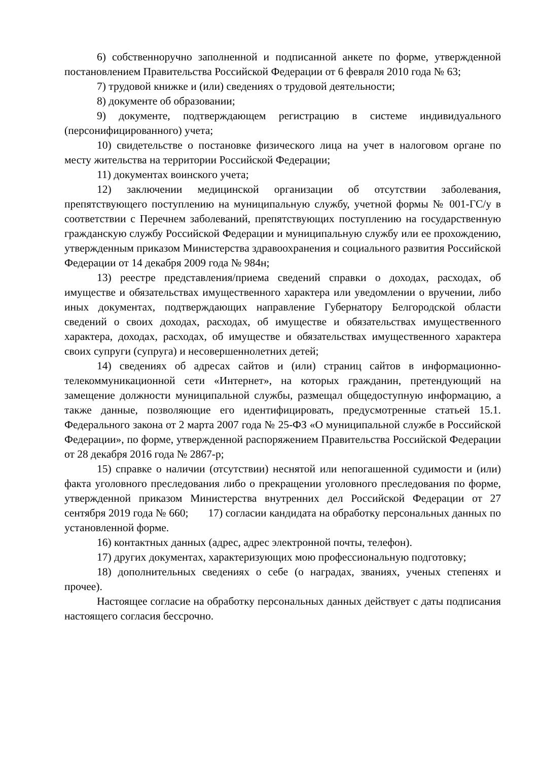6) собственноручно заполненной и подписанной анкете по форме, утвержденной постановлением Правительства Российской Федерации от 6 февраля 2010 года № 63;
7) трудовой книжке и (или) сведениях о трудовой деятельности;
8) документе об образовании;
9) документе, подтверждающем регистрацию в системе индивидуального (персонифицированного) учета;
10) свидетельстве о постановке физического лица на учет в налоговом органе по месту жительства на территории Российской Федерации;
11) документах воинского учета;
12) заключении медицинской организации об отсутствии заболевания, препятствующего поступлению на муниципальную службу, учетной формы № 001-ГС/у в соответствии с Перечнем заболеваний, препятствующих поступлению на государственную гражданскую службу Российской Федерации и муниципальную службу или ее прохождению, утвержденным приказом Министерства здравоохранения и социального развития Российской Федерации от 14 декабря 2009 года № 984н;
13) реестре представления/приема сведений справки о доходах, расходах, об имуществе и обязательствах имущественного характера или уведомлении о вручении, либо иных документах, подтверждающих направление Губернатору Белгородской области сведений о своих доходах, расходах, об имуществе и обязательствах имущественного характера, доходах, расходах, об имуществе и обязательствах имущественного характера своих супруги (супруга) и несовершеннолетних детей;
14) сведениях об адресах сайтов и (или) страниц сайтов в информационно-телекоммуникационной сети «Интернет», на которых гражданин, претендующий на замещение должности муниципальной службы, размещал общедоступную информацию, а также данные, позволяющие его идентифицировать, предусмотренные статьей 15.1. Федерального закона от 2 марта 2007 года № 25-ФЗ «О муниципальной службе в Российской Федерации», по форме, утвержденной распоряжением Правительства Российской Федерации от 28 декабря 2016 года № 2867-р;
15) справке о наличии (отсутствии) неснятой или непогашенной судимости и (или) факта уголовного преследования либо о прекращении уголовного преследования по форме, утвержденной приказом Министерства внутренних дел Российской Федерации от 27 сентября 2019 года № 660; 17) согласии кандидата на обработку персональных данных по установленной форме.
16) контактных данных (адрес, адрес электронной почты, телефон).
17) других документах, характеризующих мою профессиональную подготовку;
18) дополнительных сведениях о себе (о наградах, званиях, ученых степенях и прочее).
Настоящее согласие на обработку персональных данных действует с даты подписания настоящего согласия бессрочно.